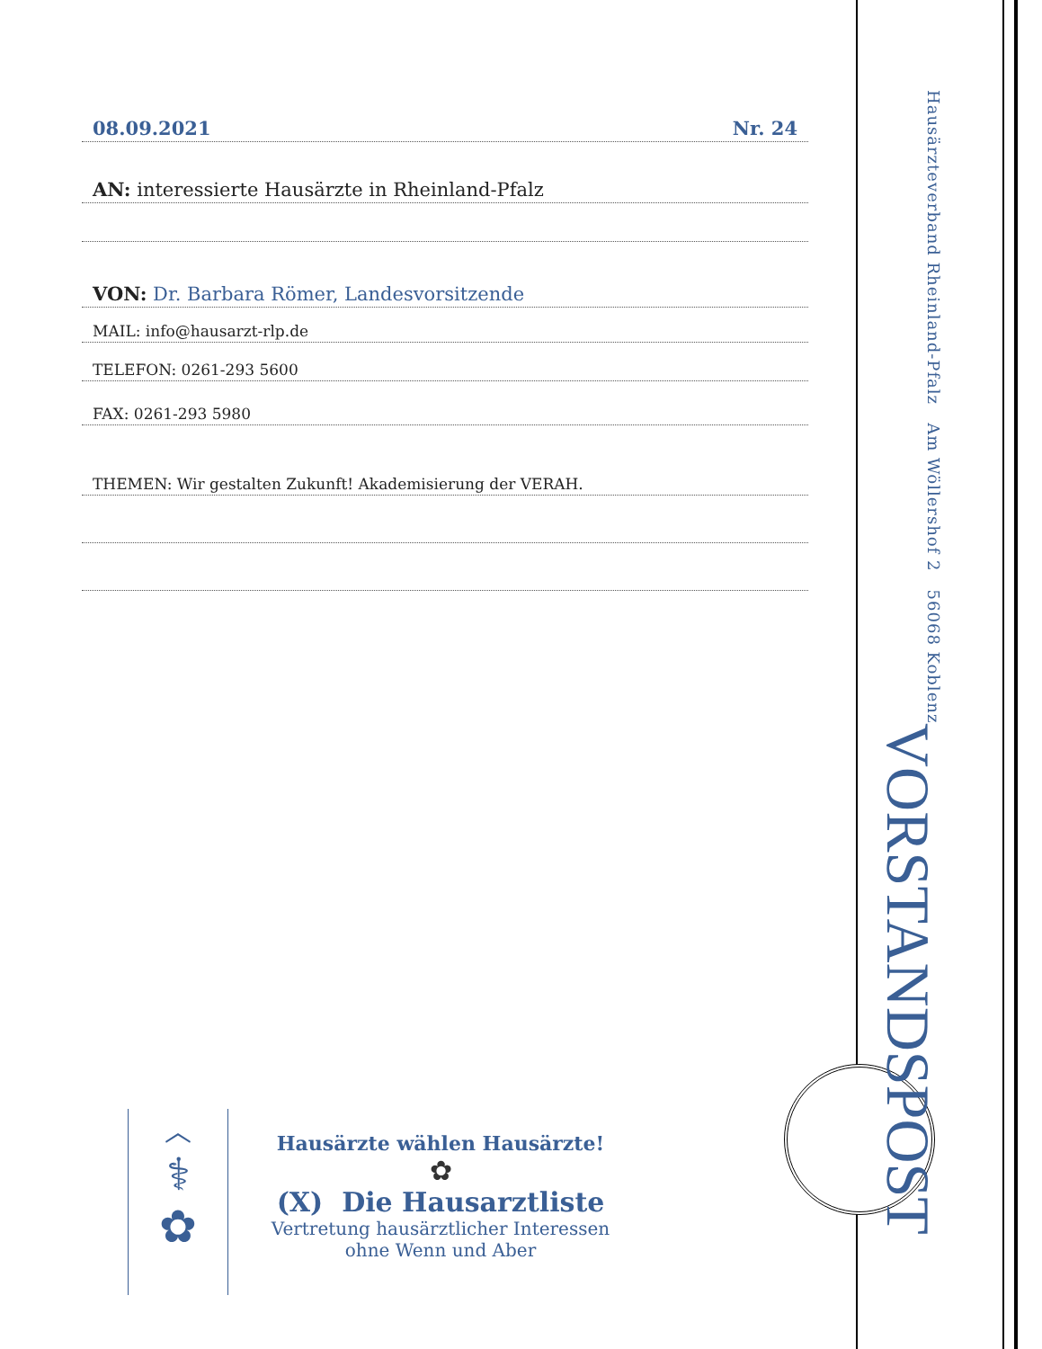08.09.2021 Nr. 24
AN: interessierte Hausärzte in Rheinland-Pfalz
VON: Dr. Barbara Römer, Landesvorsitzende
MAIL: info@hausarzt-rlp.de
TELEFON: 0261-293 5600
FAX: 0261-293 5980
THEMEN: Wir gestalten Zukunft! Akademisierung der VERAH.
VORSTANDSPOST
Hausärzteverband Rheinland-Pfalz Am Wöllershof 2 56068 Koblenz
︿
⚕
✿
Hausärzte wählen Hausärzte!
✿
(X) Die Hausarztliste
Vertretung hausärztlicher Interessen
ohne Wenn und Aber